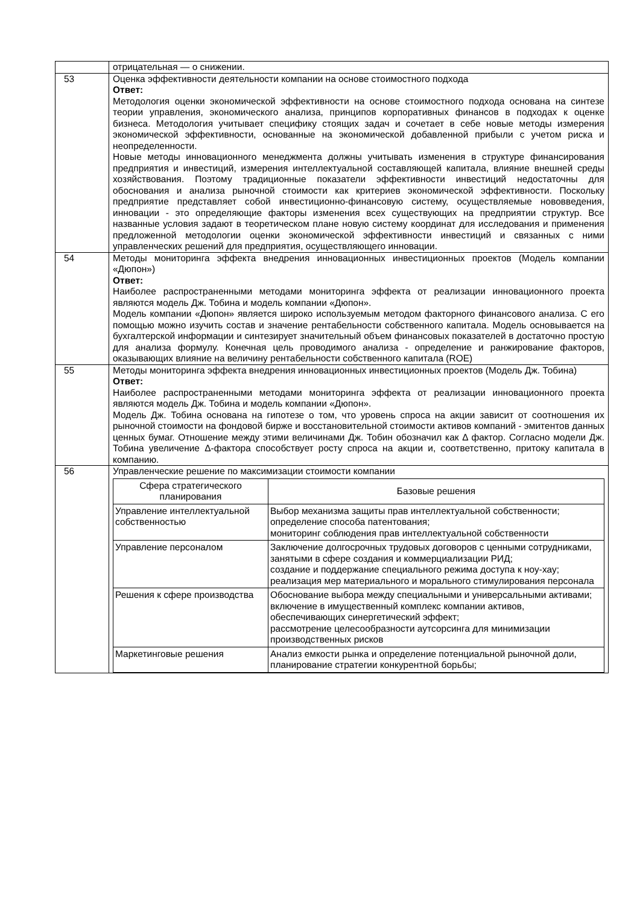| | отрицательная — о снижении. |
| 53 | Оценка эффективности деятельности компании на основе стоимостного подхода Ответ: Методология оценки экономической эффективности на основе стоимостного подхода основана на синтезе теории управления, экономического анализа, принципов корпоративных финансов в подходах к оценке бизнеса. Методология учитывает специфику стоящих задач и сочетает в себе новые методы измерения экономической эффективности, основанные на экономической добавленной прибыли с учетом риска и неопределенности. Новые методы инновационного менеджмента должны учитывать изменения в структуре финансирования предприятия и инвестиций, измерения интеллектуальной составляющей капитала, влияние внешней среды хозяйствования. Поэтому традиционные показатели эффективности инвестиций недостаточны для обоснования и анализа рыночной стоимости как критериев экономической эффективности. Поскольку предприятие представляет собой инвестиционно-финансовую систему, осуществляемые нововведения, инновации - это определяющие факторы изменения всех существующих на предприятии структур. Все названные условия задают в теоретическом плане новую систему координат для исследования и применения предложенной методологии оценки экономической эффективности инвестиций и связанных с ними управленческих решений для предприятия, осуществляющего инновации. |
| 54 | Методы мониторинга эффекта внедрения инновационных инвестиционных проектов (Модель компании «Дюпон») Ответ: Наиболее распространенными методами мониторинга эффекта от реализации инновационного проекта являются модель Дж. Тобина и модель компании «Дюпон». Модель компании «Дюпон» является широко используемым методом факторного финансового анализа. С его помощью можно изучить состав и значение рентабельности собственного капитала. Модель основывается на бухгалтерской информации и синтезирует значительный объем финансовых показателей в достаточно простую для анализа формулу. Конечная цель проводимого анализа - определение и ранжирование факторов, оказывающих влияние на величину рентабельности собственного капитала (ROE) |
| 55 | Методы мониторинга эффекта внедрения инновационных инвестиционных проектов (Модель Дж. Тобина) Ответ: Наиболее распространенными методами мониторинга эффекта от реализации инновационного проекта являются модель Дж. Тобина и модель компании «Дюпон». Модель Дж. Тобина основана на гипотезе о том, что уровень спроса на акции зависит от соотношения их рыночной стоимости на фондовой бирже и восстановительной стоимости активов компаний - эмитентов данных ценных бумаг. Отношение между этими величинами Дж. Тобин обозначил как Δ фактор. Согласно модели Дж. Тобина увеличение Δ-фактора способствует росту спроса на акции и, соответственно, притоку капитала в компанию. |
| 56 | Управленческие решение по максимизации стоимости компании / Сфера стратегического планирования / Базовые решения / / --- / --- / / Управление интеллектуальной собственностью / Выбор механизма защиты прав интеллектуальной собственности; определение способа патентования; мониторинг соблюдения прав интеллектуальной собственности / / Управление персоналом / Заключение долгосрочных трудовых договоров с ценными сотрудниками, занятыми в сфере создания и коммерциализации РИД; создание и поддержание специального режима доступа к ноу-хау; реализация мер материального и морального стимулирования персонала / / Решения к сфере производства / Обоснование выбора между специальными и универсальными активами; включение в имущественный комплекс компании активов, обеспечивающих синергетический эффект; рассмотрение целесообразности аутсорсинга для минимизации производственных рисков / / Маркетинговые решения / Анализ емкости рынка и определение потенциальной рыночной доли, планирование стратегии конкурентной борьбы; / |